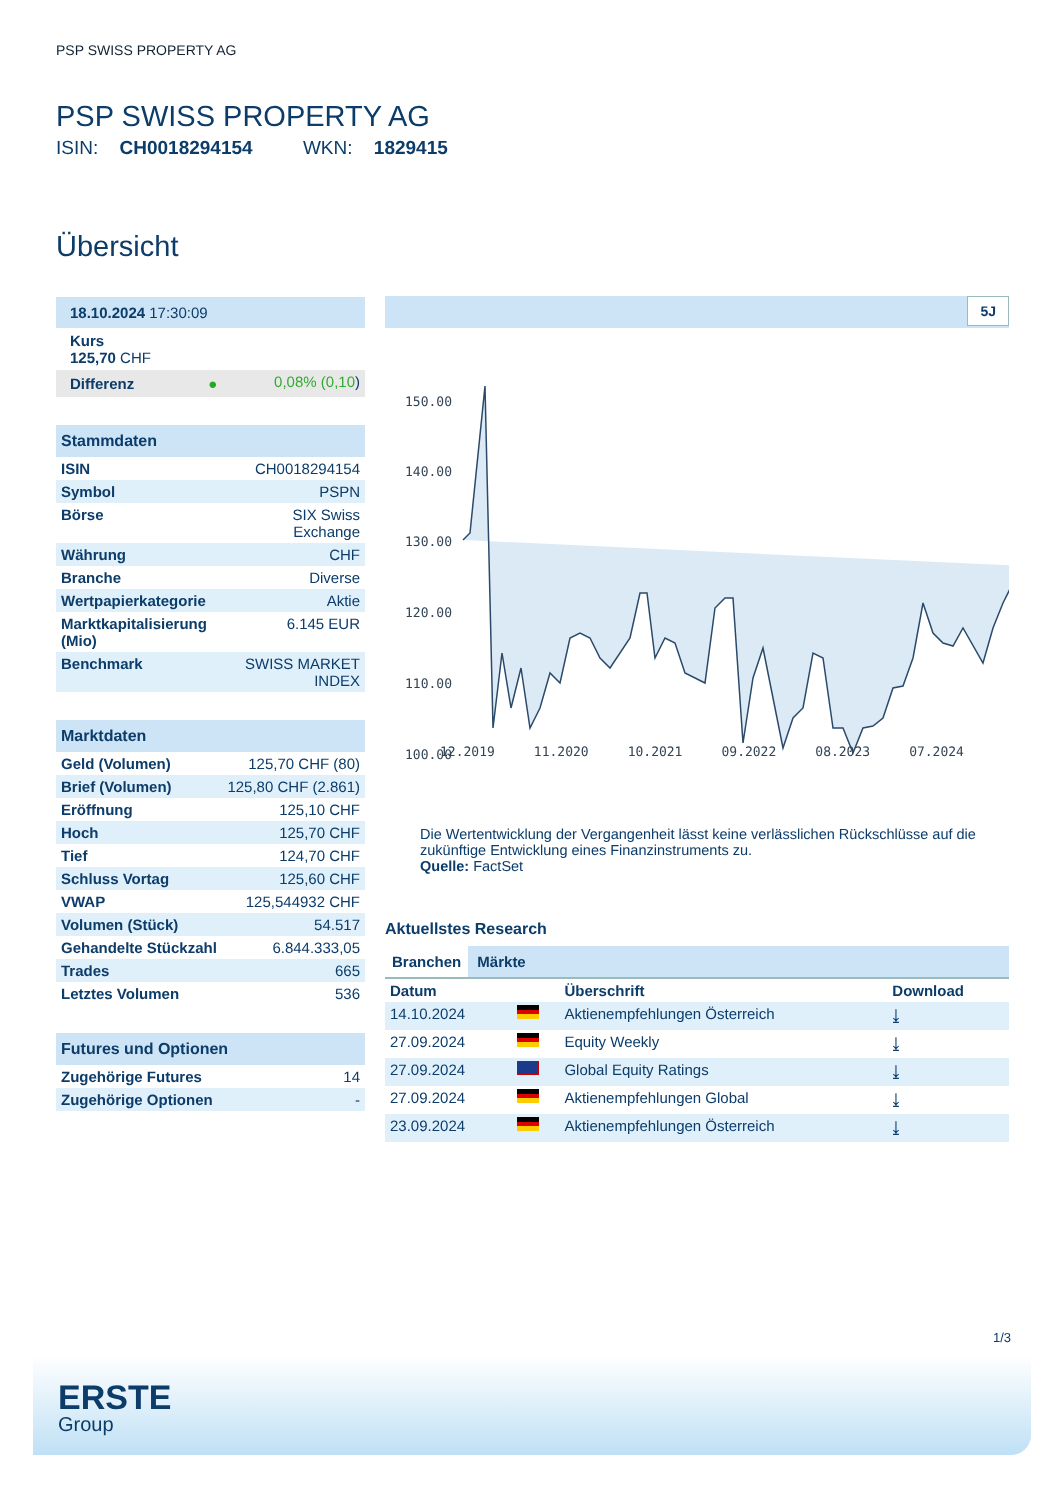PSP SWISS PROPERTY AG
PSP SWISS PROPERTY AG
ISIN: CH0018294154 WKN: 1829415
Übersicht
| 18.10.2024 17:30:09 | |
| Kurs 125,70 CHF | |
| Differenz ● | 0,08% (0,10 ) |
| Stammdaten | |
| --- | --- |
| ISIN | CH0018294154 |
| Symbol | PSPN |
| Börse | SIX Swiss Exchange |
| Währung | CHF |
| Branche | Diverse |
| Wertpapierkategorie | Aktie |
| Marktkapitalisierung (Mio) | 6.145 EUR |
| Benchmark | SWISS MARKET INDEX |
| Marktdaten | |
| --- | --- |
| Geld (Volumen) | 125,70 CHF (80) |
| Brief (Volumen) | 125,80 CHF (2.861) |
| Eröffnung | 125,10 CHF |
| Hoch | 125,70 CHF |
| Tief | 124,70 CHF |
| Schluss Vortag | 125,60 CHF |
| VWAP | 125,544932 CHF |
| Volumen (Stück) | 54.517 |
| Gehandelte Stückzahl | 6.844.333,05 |
| Trades | 665 |
| Letztes Volumen | 536 |
| Futures und Optionen | |
| --- | --- |
| Zugehörige Futures | 14 |
| Zugehörige Optionen | - |
5J
150.00
140.00
130.00
120.00
110.00
100.00
12.2019 11.2020 10.2021 09.2022 08.2023 07.2024
Die Wertentwicklung der Vergangenheit lässt keine verlässlichen Rückschlüsse auf die zukünftige Entwicklung eines Finanzinstruments zu.
Quelle: FactSet
Aktuellstes Research
Branchen Märkte
| Datum | | Überschrift | Download |
| --- | --- | --- | --- |
| 14.10.2024 | | Aktienempfehlungen Österreich | ⤓ |
| 27.09.2024 | | Equity Weekly | ⤓ |
| 27.09.2024 | | Global Equity Ratings | ⤓ |
| 27.09.2024 | | Aktienempfehlungen Global | ⤓ |
| 23.09.2024 | | Aktienempfehlungen Österreich | ⤓ |
1/3
ERSTE
Group